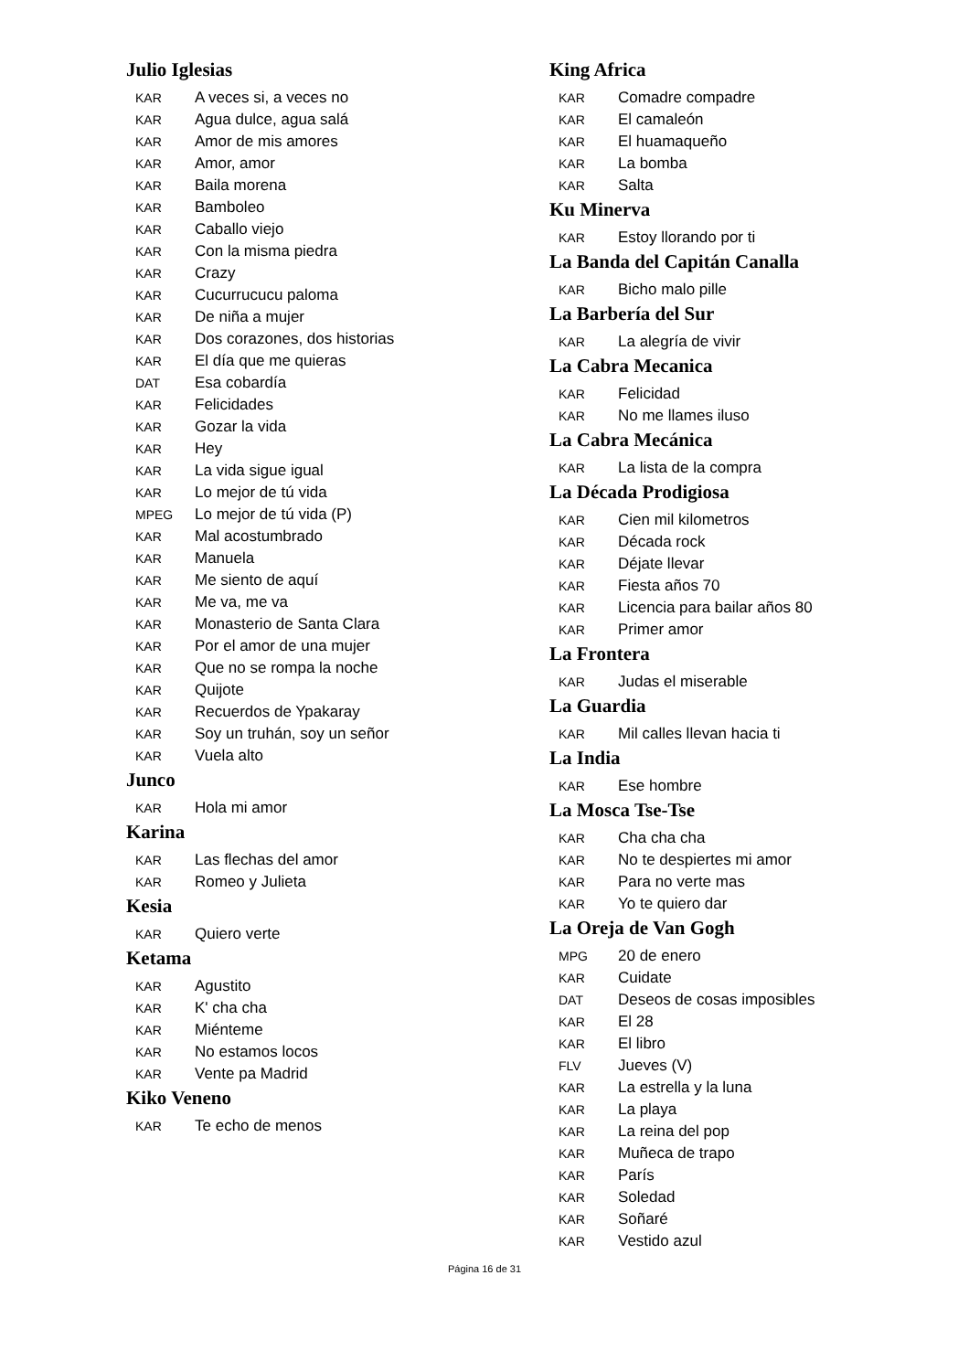Julio Iglesias
KAR A veces si, a veces no
KAR Agua dulce, agua salá
KAR Amor de mis amores
KAR Amor, amor
KAR Baila morena
KAR Bamboleo
KAR Caballo viejo
KAR Con la misma piedra
KAR Crazy
KAR Cucurrucucu paloma
KAR De niña a mujer
KAR Dos corazones, dos historias
KAR El día que me quieras
DAT Esa cobardía
KAR Felicidades
KAR Gozar la vida
KAR Hey
KAR La vida sigue igual
KAR Lo mejor de tú vida
MPEG Lo mejor de tú vida (P)
KAR Mal acostumbrado
KAR Manuela
KAR Me siento de aquí
KAR Me va, me va
KAR Monasterio de Santa Clara
KAR Por el amor de una mujer
KAR Que no se rompa la noche
KAR Quijote
KAR Recuerdos de Ypakaray
KAR Soy un truhán, soy un señor
KAR Vuela alto
Junco
KAR Hola mi amor
Karina
KAR Las flechas del amor
KAR Romeo y Julieta
Kesia
KAR Quiero verte
Ketama
KAR Agustito
KAR K' cha cha
KAR Miénteme
KAR No estamos locos
KAR Vente pa Madrid
Kiko Veneno
KAR Te echo de menos
King Africa
KAR Comadre compadre
KAR El camaleón
KAR El huamaqueño
KAR La bomba
KAR Salta
Ku Minerva
KAR Estoy llorando por ti
La Banda del Capitán Canalla
KAR Bicho malo pille
La Barbería del Sur
KAR La alegría de vivir
La Cabra Mecanica
KAR Felicidad
KAR No me llames iluso
La Cabra Mecánica
KAR La lista de la compra
La Década Prodigiosa
KAR Cien mil kilometros
KAR Década rock
KAR Déjate llevar
KAR Fiesta años 70
KAR Licencia para bailar años 80
KAR Primer amor
La Frontera
KAR Judas el miserable
La Guardia
KAR Mil calles llevan hacia ti
La India
KAR Ese hombre
La Mosca Tse-Tse
KAR Cha cha cha
KAR No te despiertes mi amor
KAR Para no verte mas
KAR Yo te quiero dar
La Oreja de Van Gogh
MPG 20 de enero
KAR Cuidate
DAT Deseos de cosas imposibles
KAR El 28
KAR El libro
FLV Jueves (V)
KAR La estrella y la luna
KAR La playa
KAR La reina del pop
KAR Muñeca de trapo
KAR París
KAR Soledad
KAR Soñaré
KAR Vestido azul
Página 16 de 31